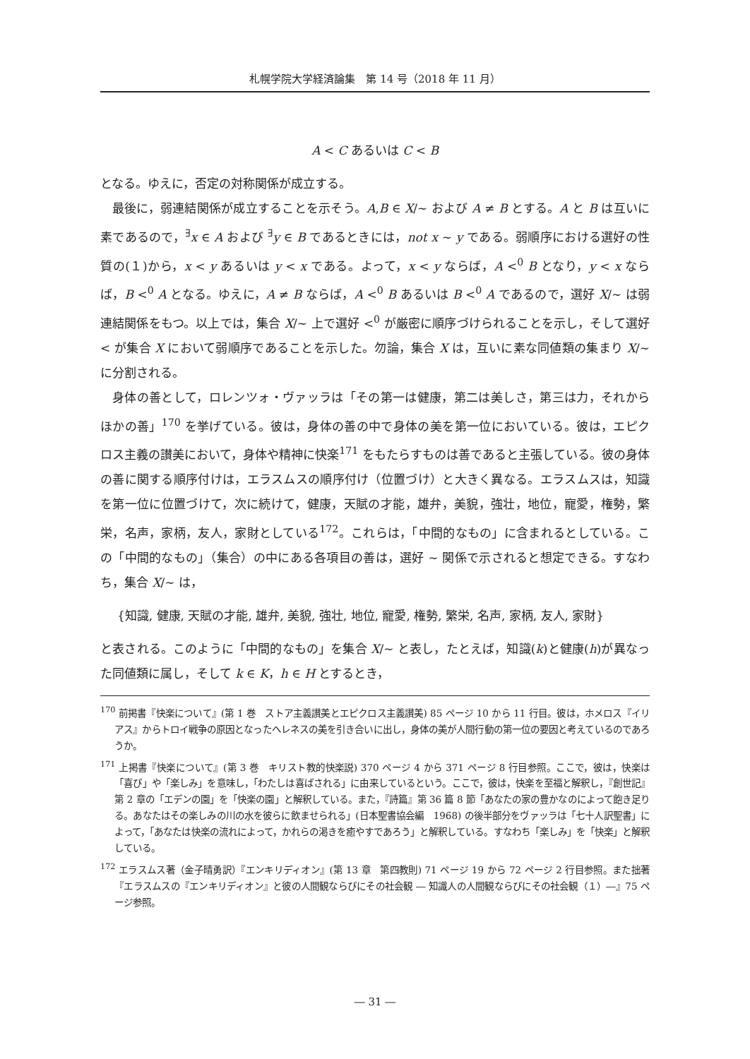札幌学院大学経済論集　第 14 号（2018 年 11 月）
A < C あるいは C < B
となる。ゆえに，否定の対称関係が成立する。
最後に，弱連結関係が成立することを示そう。A,B ∈ X/∼ および A ≠ B とする。A と B は互いに素であるので，<sup>∃</sup>x ∈ A および <sup>∃</sup>y ∈ B であるときには，not x ∼ y である。弱順序における選好の性質の(１)から，x < y あるいは y < x である。よって，x < y ならば，A <<sup>0</sup> B となり，y < x ならば，B <<sup>0</sup> A となる。ゆえに，A ≠ B ならば，A <<sup>0</sup> B あるいは B <<sup>0</sup> A であるので，選好 X/∼ は弱連結関係をもつ。以上では，集合 X/∼ 上で選好 <<sup>0</sup> が厳密に順序づけられることを示し，そして選好 < が集合 X において弱順序であることを示した。勿論，集合 X は，互いに素な同値類の集まり X/∼ に分割される。
身体の善として，ロレンツォ・ヴァッラは「その第一は健康，第二は美しさ，第三は力，それからほかの善」<sup>170</sup> を挙げている。彼は，身体の善の中で身体の美を第一位においている。彼は，エピクロス主義の讃美において，身体や精神に快楽<sup>171</sup> をもたらすものは善であると主張している。彼の身体の善に関する順序付けは，エラスムスの順序付け（位置づけ）と大きく異なる。エラスムスは，知識を第一位に位置づけて，次に続けて，健康，天賦の才能，雄弁，美貌，強壮，地位，寵愛，権勢，繁栄，名声，家柄，友人，家財としている<sup>172</sup>。これらは，「中間的なもの」に含まれるとしている。この「中間的なもの」（集合）の中にある各項目の善は，選好 ∼ 関係で示されると想定できる。すなわち，集合 X/∼ は，
{知識, 健康, 天賦の才能, 雄弁, 美貌, 強壮, 地位, 寵愛, 権勢, 繁栄, 名声, 家柄, 友人, 家財}
と表される。このように「中間的なもの」を集合 X/∼ と表し，たとえば，知識(k)と健康(h)が異なった同値類に属し，そして k ∈ K，h ∈ H とするとき，
<sup>170</sup> 前掲書『快楽について』(第 1 巻　ストア主義讃美とエピクロス主義讃美) 85 ページ 10 から 11 行目。彼は，ホメロス『イリアス』からトロイ戦争の原因となったヘレネスの美を引き合いに出し，身体の美が人間行動の第一位の要因と考えているのであろうか。
<sup>171</sup> 上掲書『快楽について』(第 3 巻　キリスト教的快楽説) 370 ページ 4 から 371 ページ 8 行目参照。ここで，彼は，快楽は「喜び」や「楽しみ」を意味し，「わたしは喜ばされる」に由来しているという。ここで，彼は，快楽を至福と解釈し，『創世記』第 2 章の「エデンの園」を「快楽の園」と解釈している。また，『詩篇』第 36 篇 8 節「あなたの家の豊かなのによって飽き足りる。あなたはその楽しみの川の水を彼らに飲ませられる」(日本聖書協会編　1968) の後半部分をヴァッラは「七十人訳聖書」によって，「あなたは快楽の流れによって，かれらの渇きを癒やすであろう」と解釈している。すなわち「楽しみ」を「快楽」と解釈している。
<sup>172</sup> エラスムス著（金子晴勇訳）『エンキリディオン』(第 13 章　第四教則) 71 ページ 19 から 72 ページ 2 行目参照。また拙著『エラスムスの『エンキリディオン』と彼の人間観ならびにその社会観 ― 知識人の人間観ならびにその社会観（１）―』75 ページ参照。
― 31 ―